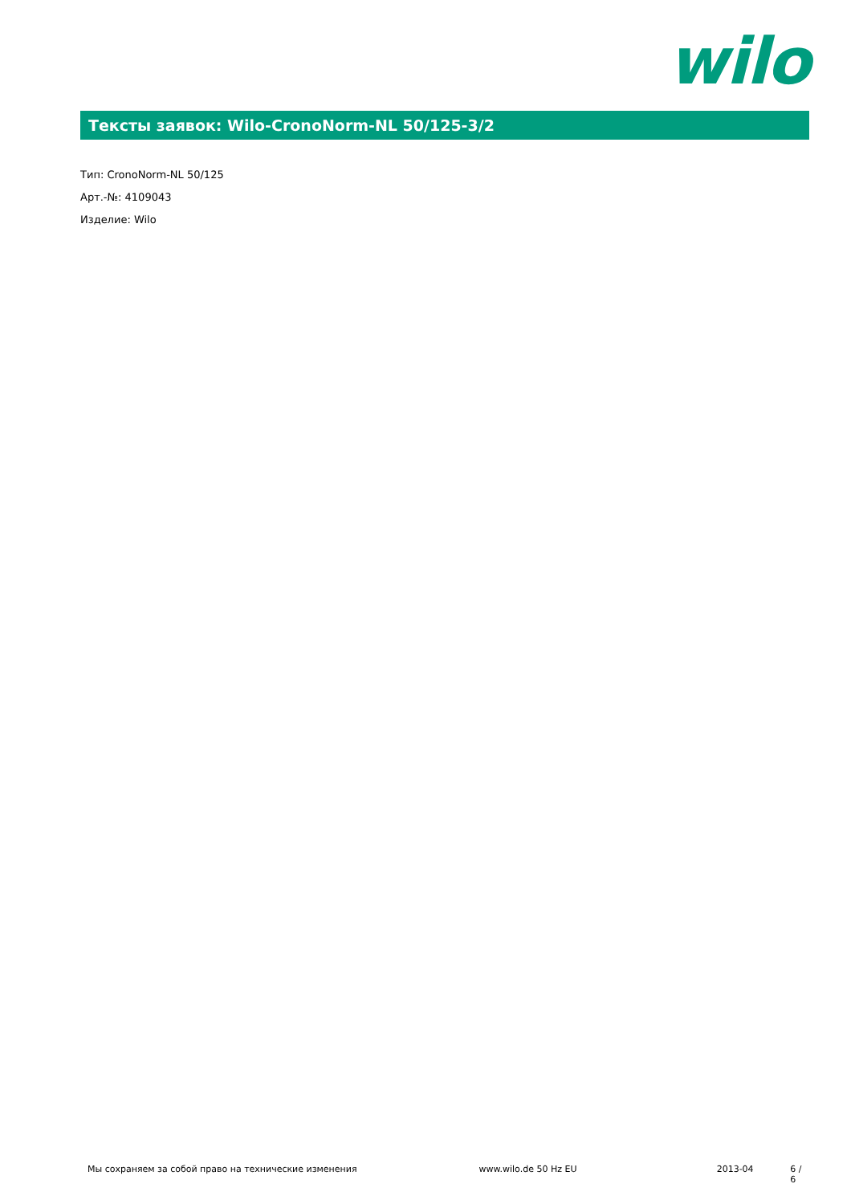wilo
Тексты заявок: Wilo-CronoNorm-NL 50/125-3/2
Тип: CronoNorm-NL 50/125
Арт.-№: 4109043
Изделие: Wilo
Мы сохраняем за собой право на технические изменения www.wilo.de 50 Hz EU 2013-04 6 / 6